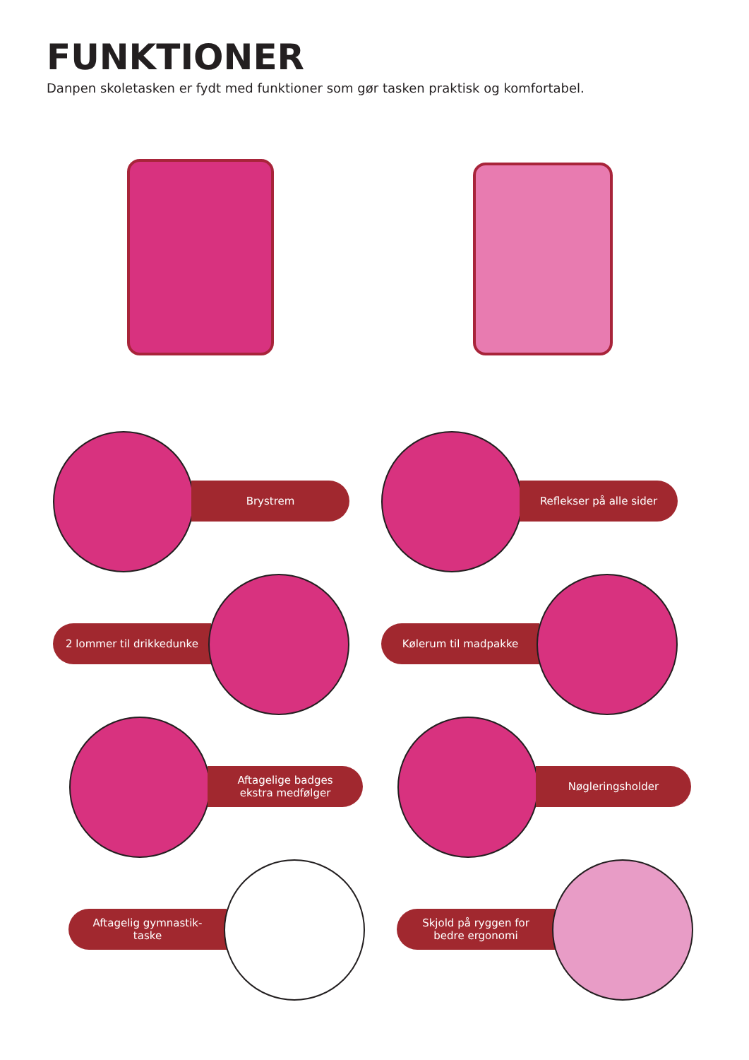FUNKTIONER
Danpen skoletasken er fydt med funktioner som gør tasken praktisk og komfortabel.
Brystrem Reflekser på alle sider
2 lommer til drikkedunke Kølerum til madpakke
Aftagelige badges
ekstra medfølger
Nøgleringsholder
Aftagelig gymnastik-
taske
Skjold på ryggen for
bedre ergonomi